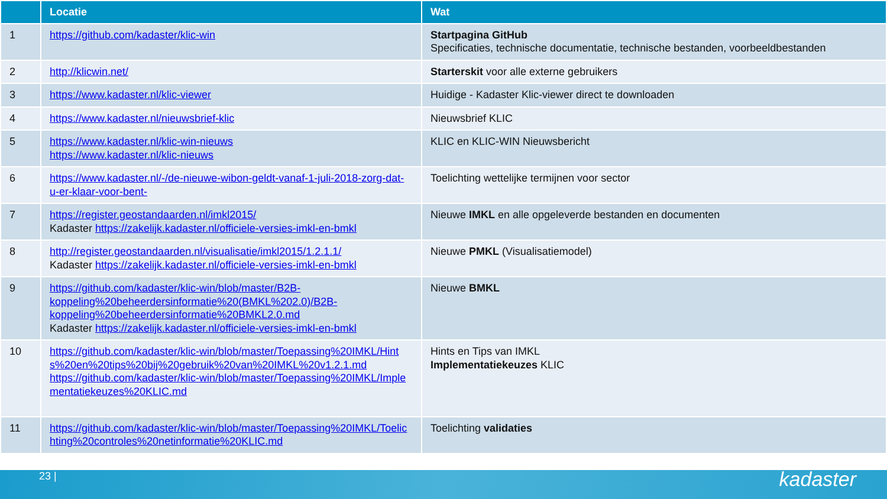| | Locatie | Wat |
| --- | --- | --- |
| 1 | https://github.com/kadaster/klic-win | Startpagina GitHub Specificaties, technische documentatie, technische bestanden, voorbeeldbestanden |
| 2 | http://klicwin.net/ | Starterskit voor alle externe gebruikers |
| 3 | https://www.kadaster.nl/klic-viewer | Huidige - Kadaster Klic-viewer direct te downloaden |
| 4 | https://www.kadaster.nl/nieuwsbrief-klic | Nieuwsbrief KLIC |
| 5 | https://www.kadaster.nl/klic-win-nieuws https://www.kadaster.nl/klic-nieuws | KLIC en KLIC-WIN Nieuwsbericht |
| 6 | https://www.kadaster.nl/-/de-nieuwe-wibon-geldt-vanaf-1-juli-2018-zorg-dat-u-er-klaar-voor-bent- | Toelichting wettelijke termijnen voor sector |
| 7 | https://register.geostandaarden.nl/imkl2015/ Kadaster https://zakelijk.kadaster.nl/officiele-versies-imkl-en-bmkl | Nieuwe IMKL en alle opgeleverde bestanden en documenten |
| 8 | http://register.geostandaarden.nl/visualisatie/imkl2015/1.2.1.1/ Kadaster https://zakelijk.kadaster.nl/officiele-versies-imkl-en-bmkl | Nieuwe PMKL (Visualisatiemodel) |
| 9 | https://github.com/kadaster/klic-win/blob/master/B2B-koppeling%20beheerdersinformatie%20(BMKL%202.0)/B2B-koppeling%20beheerdersinformatie%20BMKL2.0.md Kadaster https://zakelijk.kadaster.nl/officiele-versies-imkl-en-bmkl | Nieuwe BMKL |
| 10 | https://github.com/kadaster/klic-win/blob/master/Toepassing%20IMKL/Hints%20en%20tips%20bij%20gebruik%20van%20IMKL%20v1.2.1.md https://github.com/kadaster/klic-win/blob/master/Toepassing%20IMKL/Implementatiekeuzes%20KLIC.md | Hints en Tips van IMKL Implementatiekeuzes KLIC |
| 11 | https://github.com/kadaster/klic-win/blob/master/Toepassing%20IMKL/Toelichting%20controles%20netinformatie%20KLIC.md | Toelichting validaties |
23 | kadaster